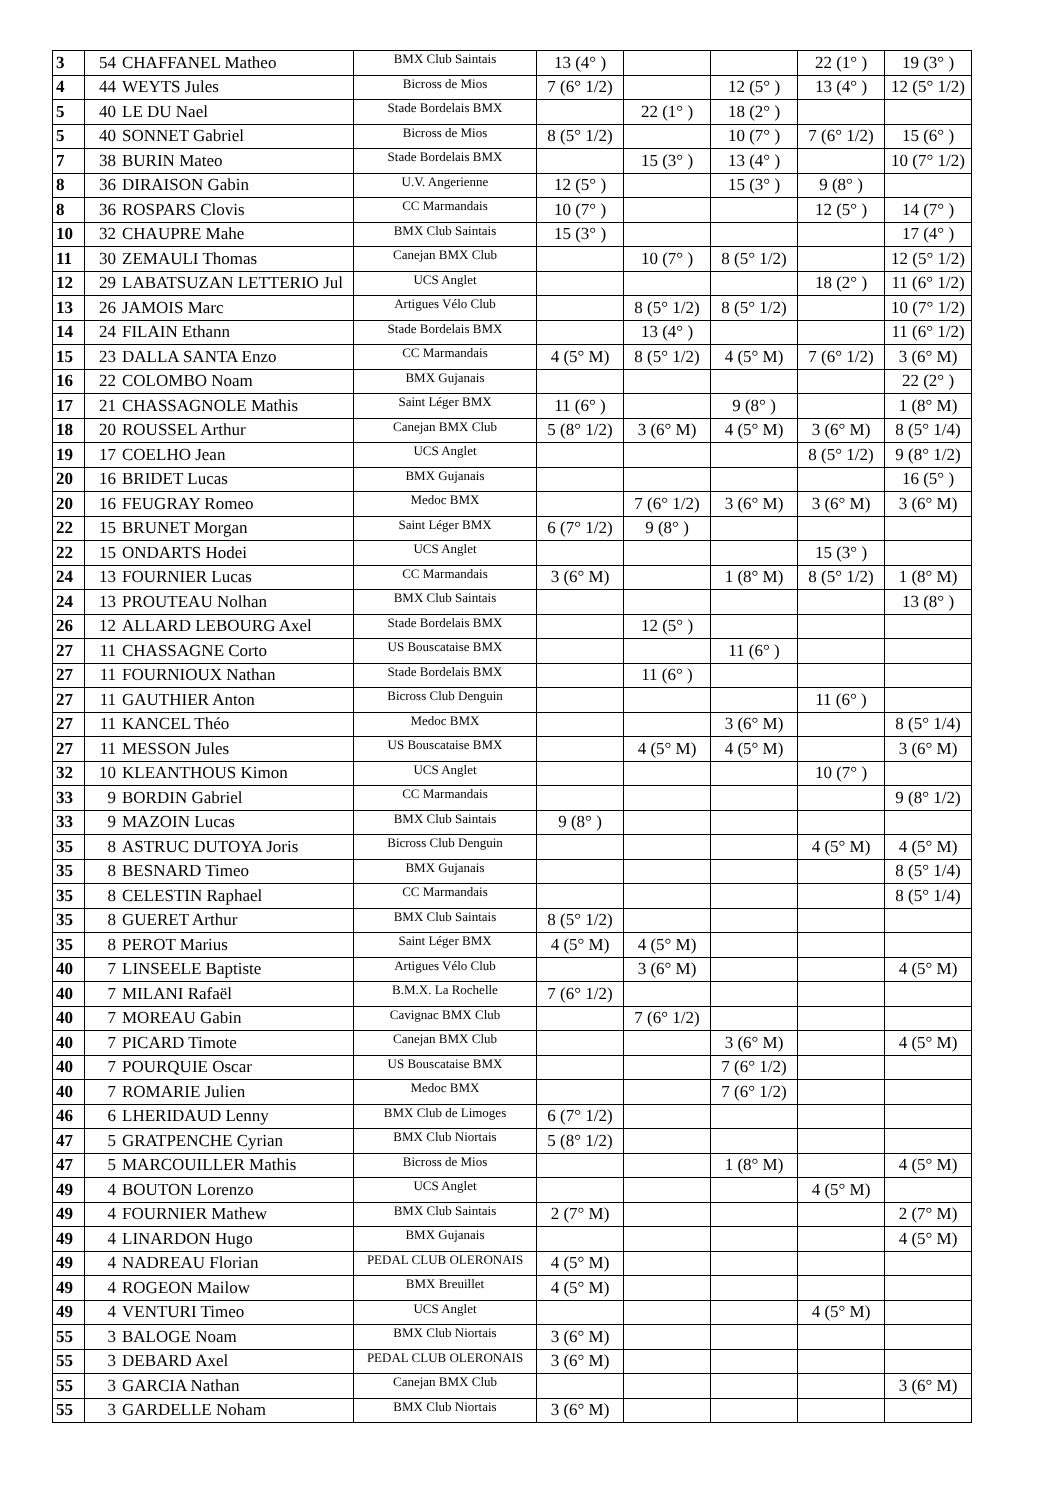| 3 | 54 | CHAFFANEL Matheo | BMX Club Saintais | 13 (4° ) | | | 22 (1° ) | 19 (3° ) |
| 4 | 44 | WEYTS Jules | Bicross de Mios | 7 (6° 1/2) | | 12 (5° ) | 13 (4° ) | 12 (5° 1/2) |
| 5 | 40 | LE DU Nael | Stade Bordelais BMX | | 22 (1° ) | 18 (2° ) | | |
| 5 | 40 | SONNET Gabriel | Bicross de Mios | 8 (5° 1/2) | | 10 (7° ) | 7 (6° 1/2) | 15 (6° ) |
| 7 | 38 | BURIN Mateo | Stade Bordelais BMX | | 15 (3° ) | 13 (4° ) | | 10 (7° 1/2) |
| 8 | 36 | DIRAISON Gabin | U.V. Angerienne | 12 (5° ) | | 15 (3° ) | 9 (8° ) | |
| 8 | 36 | ROSPARS Clovis | CC Marmandais | 10 (7° ) | | | 12 (5° ) | 14 (7° ) |
| 10 | 32 | CHAUPRE Mahe | BMX Club Saintais | 15 (3° ) | | | | 17 (4° ) |
| 11 | 30 | ZEMAULI Thomas | Canejan BMX Club | | 10 (7° ) | 8 (5° 1/2) | | 12 (5° 1/2) |
| 12 | 29 | LABATSUZAN LETTERIO Jul | UCS Anglet | | | | 18 (2° ) | 11 (6° 1/2) |
| 13 | 26 | JAMOIS Marc | Artigues Vélo Club | | 8 (5° 1/2) | 8 (5° 1/2) | | 10 (7° 1/2) |
| 14 | 24 | FILAIN Ethann | Stade Bordelais BMX | | 13 (4° ) | | | 11 (6° 1/2) |
| 15 | 23 | DALLA SANTA Enzo | CC Marmandais | 4 (5° M) | 8 (5° 1/2) | 4 (5° M) | 7 (6° 1/2) | 3 (6° M) |
| 16 | 22 | COLOMBO Noam | BMX Gujanais | | | | | 22 (2° ) |
| 17 | 21 | CHASSAGNOLE Mathis | Saint Léger BMX | 11 (6° ) | | 9 (8° ) | | 1 (8° M) |
| 18 | 20 | ROUSSEL Arthur | Canejan BMX Club | 5 (8° 1/2) | 3 (6° M) | 4 (5° M) | 3 (6° M) | 8 (5° 1/4) |
| 19 | 17 | COELHO Jean | UCS Anglet | | | | 8 (5° 1/2) | 9 (8° 1/2) |
| 20 | 16 | BRIDET Lucas | BMX Gujanais | | | | | 16 (5° ) |
| 20 | 16 | FEUGRAY Romeo | Medoc BMX | | 7 (6° 1/2) | 3 (6° M) | 3 (6° M) | 3 (6° M) |
| 22 | 15 | BRUNET Morgan | Saint Léger BMX | 6 (7° 1/2) | 9 (8° ) | | | |
| 22 | 15 | ONDARTS Hodei | UCS Anglet | | | | 15 (3° ) | |
| 24 | 13 | FOURNIER Lucas | CC Marmandais | 3 (6° M) | | 1 (8° M) | 8 (5° 1/2) | 1 (8° M) |
| 24 | 13 | PROUTEAU Nolhan | BMX Club Saintais | | | | | 13 (8° ) |
| 26 | 12 | ALLARD LEBOURG Axel | Stade Bordelais BMX | | 12 (5° ) | | | |
| 27 | 11 | CHASSAGNE Corto | US Bouscataise BMX | | | 11 (6° ) | | |
| 27 | 11 | FOURNIOUX Nathan | Stade Bordelais BMX | | 11 (6° ) | | | |
| 27 | 11 | GAUTHIER Anton | Bicross Club Denguin | | | | 11 (6° ) | |
| 27 | 11 | KANCEL Théo | Medoc BMX | | | 3 (6° M) | | 8 (5° 1/4) |
| 27 | 11 | MESSON Jules | US Bouscataise BMX | | 4 (5° M) | 4 (5° M) | | 3 (6° M) |
| 32 | 10 | KLEANTHOUS Kimon | UCS Anglet | | | | 10 (7° ) | |
| 33 | 9 | BORDIN Gabriel | CC Marmandais | | | | | 9 (8° 1/2) |
| 33 | 9 | MAZOIN Lucas | BMX Club Saintais | 9 (8° ) | | | | |
| 35 | 8 | ASTRUC DUTOYA Joris | Bicross Club Denguin | | | | 4 (5° M) | 4 (5° M) |
| 35 | 8 | BESNARD Timeo | BMX Gujanais | | | | | 8 (5° 1/4) |
| 35 | 8 | CELESTIN Raphael | CC Marmandais | | | | | 8 (5° 1/4) |
| 35 | 8 | GUERET Arthur | BMX Club Saintais | 8 (5° 1/2) | | | | |
| 35 | 8 | PEROT Marius | Saint Léger BMX | 4 (5° M) | 4 (5° M) | | | |
| 40 | 7 | LINSEELE Baptiste | Artigues Vélo Club | | 3 (6° M) | | | 4 (5° M) |
| 40 | 7 | MILANI Rafaël | B.M.X. La Rochelle | 7 (6° 1/2) | | | | |
| 40 | 7 | MOREAU Gabin | Cavignac BMX Club | | 7 (6° 1/2) | | | |
| 40 | 7 | PICARD Timote | Canejan BMX Club | | | 3 (6° M) | | 4 (5° M) |
| 40 | 7 | POURQUIE Oscar | US Bouscataise BMX | | | 7 (6° 1/2) | | |
| 40 | 7 | ROMARIE Julien | Medoc BMX | | | 7 (6° 1/2) | | |
| 46 | 6 | LHERIDAUD Lenny | BMX Club de Limoges | 6 (7° 1/2) | | | | |
| 47 | 5 | GRATPENCHE Cyrian | BMX Club Niortais | 5 (8° 1/2) | | | | |
| 47 | 5 | MARCOUILLER Mathis | Bicross de Mios | | | 1 (8° M) | | 4 (5° M) |
| 49 | 4 | BOUTON Lorenzo | UCS Anglet | | | | 4 (5° M) | |
| 49 | 4 | FOURNIER Mathew | BMX Club Saintais | 2 (7° M) | | | | 2 (7° M) |
| 49 | 4 | LINARDON Hugo | BMX Gujanais | | | | | 4 (5° M) |
| 49 | 4 | NADREAU Florian | PEDAL CLUB OLERONAIS | 4 (5° M) | | | | |
| 49 | 4 | ROGEON Mailow | BMX Breuillet | 4 (5° M) | | | | |
| 49 | 4 | VENTURI Timeo | UCS Anglet | | | | 4 (5° M) | |
| 55 | 3 | BALOGE Noam | BMX Club Niortais | 3 (6° M) | | | | |
| 55 | 3 | DEBARD Axel | PEDAL CLUB OLERONAIS | 3 (6° M) | | | | |
| 55 | 3 | GARCIA Nathan | Canejan BMX Club | | | | | 3 (6° M) |
| 55 | 3 | GARDELLE Noham | BMX Club Niortais | 3 (6° M) | | | | |